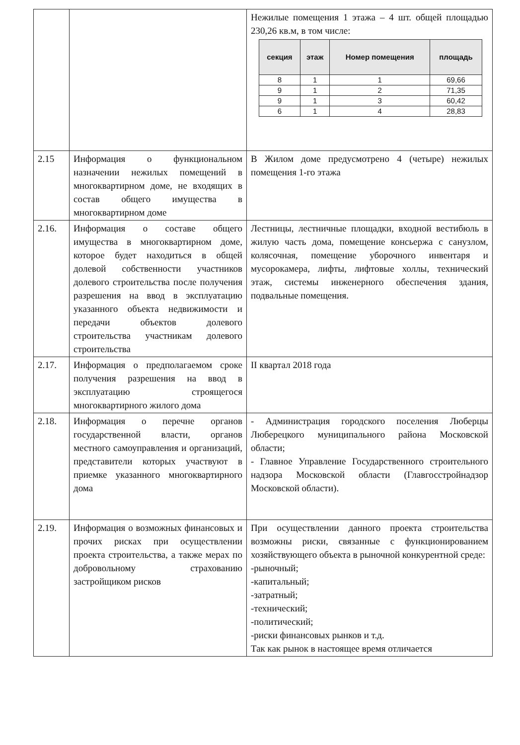| | | Нежилые помещения 1 этажа – 4 шт. общей площадью 230,26 кв.м, в том числе: / секция / этаж / Номер помещения / площадь / / --- / --- / --- / --- / / 8 / 1 / 1 / 69,66 / / 9 / 1 / 2 / 71,35 / / 9 / 1 / 3 / 60,42 / / 6 / 1 / 4 / 28,83 / |
| 2.15 | Информация о функциональном назначении нежилых помещений в многоквартирном доме, не входящих в состав общего имущества в многоквартирном доме | В Жилом доме предусмотрено 4 (четыре) нежилых помещения 1-го этажа |
| 2.16. | Информация о составе общего имущества в многоквартирном доме, которое будет находиться в общей долевой собственности участников долевого строительства после получения разрешения на ввод в эксплуатацию указанного объекта недвижимости и передачи объектов долевого строительства участникам долевого строительства | Лестницы, лестничные площадки, входной вестибюль в жилую часть дома, помещение консьержа с санузлом, колясочная, помещение уборочного инвентаря и мусорокамера, лифты, лифтовые холлы, технический этаж, системы инженерного обеспечения здания, подвальные помещения. |
| 2.17. | Информация о предполагаемом сроке получения разрешения на ввод в эксплуатацию строящегося многоквартирного жилого дома | II квартал 2018 года |
| 2.18. | Информация о перечне органов государственной власти, органов местного самоуправления и организаций, представители которых участвуют в приемке указанного многоквартирного дома | - Администрация городского поселения Люберцы Люберецкого муниципального района Московской области; - Главное Управление Государственного строительного надзора Московской области (Главгосстройнадзор Московской области). |
| 2.19. | Информация о возможных финансовых и прочих рисках при осуществлении проекта строительства, а также мерах по добровольному страхованию застройщиком рисков | При осуществлении данного проекта строительства возможны риски, связанные с функционированием хозяйствующего объекта в рыночной конкурентной среде: -рыночный; -капитальный; -затратный; -технический; -политический; -риски финансовых рынков и т.д. Так как рынок в настоящее время отличается |